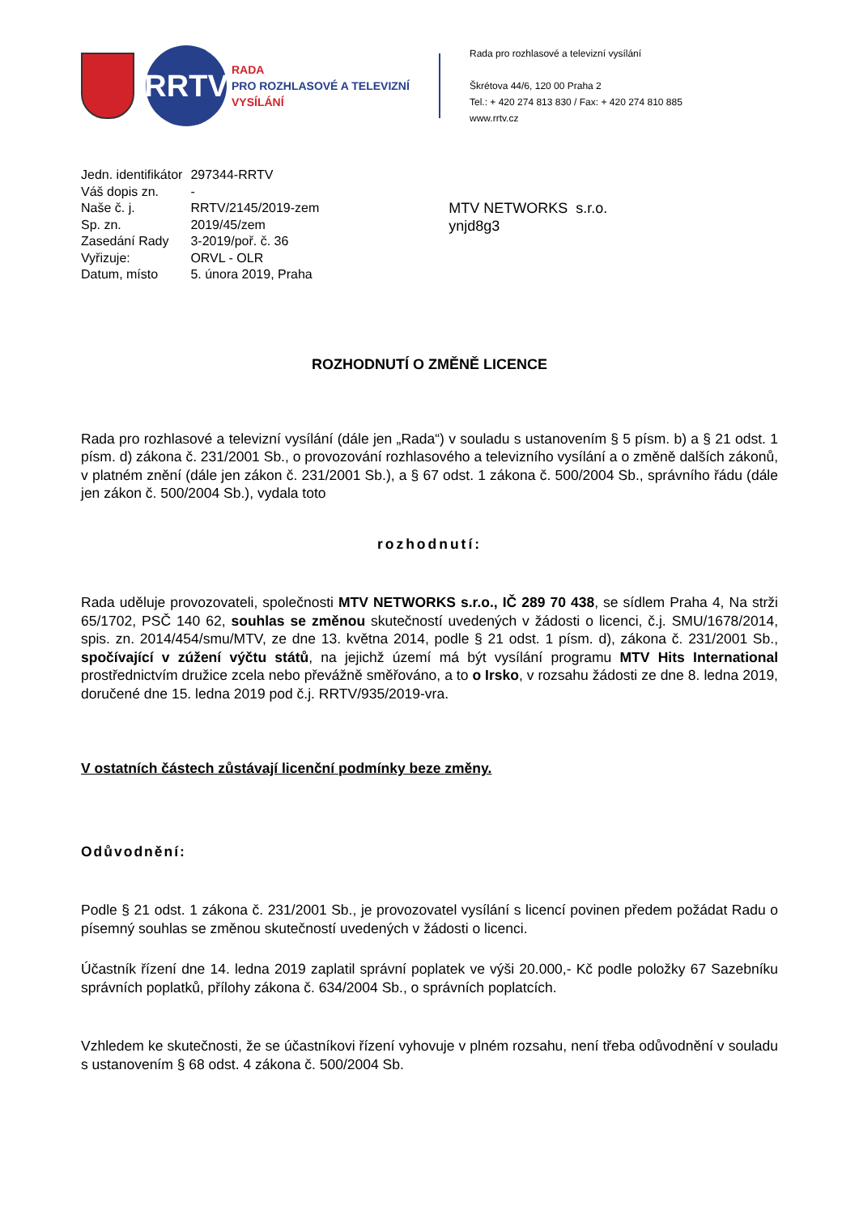RRTV
RADA
PRO ROZHLASOVÉ A TELEVIZNÍ
VYSÍLÁNÍ
Rada pro rozhlasové a televizní vysílání
Škrétova 44/6, 120 00 Praha 2
Tel.: + 420 274 813 830 / Fax: + 420 274 810 885
www.rrtv.cz
| Jedn. identifikátor | 297344-RRTV |
| Váš dopis zn. | - |
| Naše č. j. | RRTV/2145/2019-zem |
| Sp. zn. | 2019/45/zem |
| Zasedání Rady | 3-2019/poř. č. 36 |
| Vyřizuje: | ORVL - OLR |
| Datum, místo | 5. února 2019, Praha |
MTV NETWORKS s.r.o.
ynjd8g3
ROZHODNUTÍ O ZMĚNĚ LICENCE
Rada pro rozhlasové a televizní vysílání (dále jen „Rada“) v souladu s ustanovením § 5 písm. b) a § 21 odst. 1 písm. d) zákona č. 231/2001 Sb., o provozování rozhlasového a televizního vysílání a o změně dalších zákonů, v platném znění (dále jen zákon č. 231/2001 Sb.), a § 67 odst. 1 zákona č. 500/2004 Sb., správního řádu (dále jen zákon č. 500/2004 Sb.), vydala toto
rozhodnutí:
Rada uděluje provozovateli, společnosti MTV NETWORKS s.r.o., IČ 289 70 438, se sídlem Praha 4, Na strži 65/1702, PSČ 140 62, souhlas se změnou skutečností uvedených v žádosti o licenci, č.j. SMU/1678/2014, spis. zn. 2014/454/smu/MTV, ze dne 13. května 2014, podle § 21 odst. 1 písm. d), zákona č. 231/2001 Sb., spočívající v zúžení výčtu států, na jejichž území má být vysílání programu MTV Hits International prostřednictvím družice zcela nebo převážně směřováno, a to o Irsko, v rozsahu žádosti ze dne 8. ledna 2019, doručené dne 15. ledna 2019 pod č.j. RRTV/935/2019-vra.
V ostatních částech zůstávají licenční podmínky beze změny.
Odůvodnění:
Podle § 21 odst. 1 zákona č. 231/2001 Sb., je provozovatel vysílání s licencí povinen předem požádat Radu o písemný souhlas se změnou skutečností uvedených v žádosti o licenci.
Účastník řízení dne 14. ledna 2019 zaplatil správní poplatek ve výši 20.000,- Kč podle položky 67 Sazebníku správních poplatků, přílohy zákona č. 634/2004 Sb., o správních poplatcích.
Vzhledem ke skutečnosti, že se účastníkovi řízení vyhovuje v plném rozsahu, není třeba odůvodnění v souladu s ustanovením § 68 odst. 4 zákona č. 500/2004 Sb.